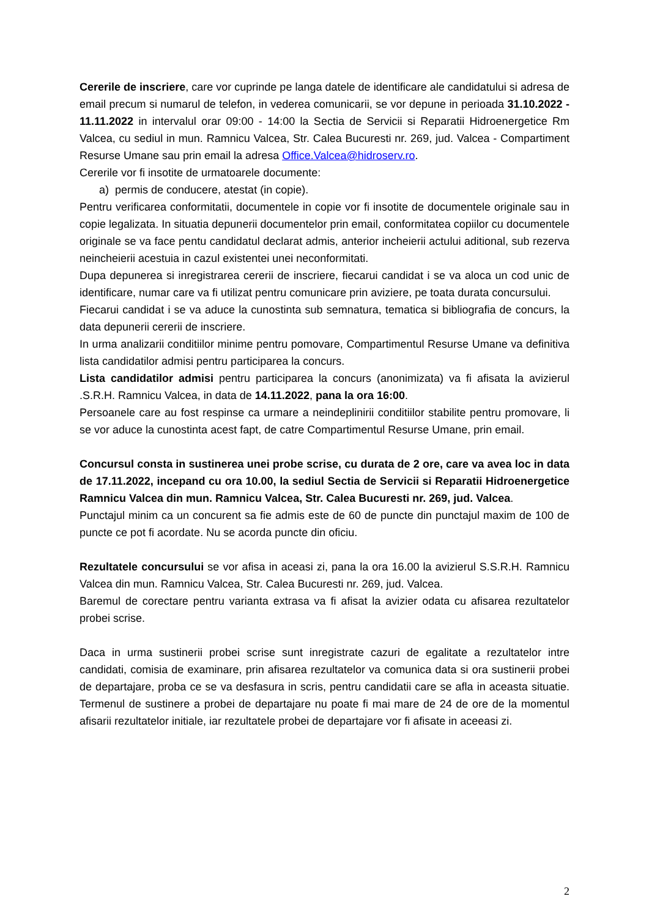Cererile de inscriere, care vor cuprinde pe langa datele de identificare ale candidatului si adresa de email precum si numarul de telefon, in vederea comunicarii, se vor depune in perioada 31.10.2022 - 11.11.2022 in intervalul orar 09:00 - 14:00 la Sectia de Servicii si Reparatii Hidroenergetice Rm Valcea, cu sediul in mun. Ramnicu Valcea, Str. Calea Bucuresti nr. 269, jud. Valcea - Compartiment Resurse Umane sau prin email la adresa Office.Valcea@hidroserv.ro.
Cererile vor fi insotite de urmatoarele documente:
a) permis de conducere, atestat (in copie).
Pentru verificarea conformitatii, documentele in copie vor fi insotite de documentele originale sau in copie legalizata. In situatia depunerii documentelor prin email, conformitatea copiilor cu documentele originale se va face pentu candidatul declarat admis, anterior incheierii actului aditional, sub rezerva neincheierii acestuia in cazul existentei unei neconformitati.
Dupa depunerea si inregistrarea cererii de inscriere, fiecarui candidat i se va aloca un cod unic de identificare, numar care va fi utilizat pentru comunicare prin aviziere, pe toata durata concursului.
Fiecarui candidat i se va aduce la cunostinta sub semnatura, tematica si bibliografia de concurs, la data depunerii cererii de inscriere.
In urma analizarii conditiilor minime pentru pomovare, Compartimentul Resurse Umane va definitiva lista candidatilor admisi pentru participarea la concurs.
Lista candidatilor admisi pentru participarea la concurs (anonimizata) va fi afisata la avizierul .S.R.H. Ramnicu Valcea, in data de 14.11.2022, pana la ora 16:00.
Persoanele care au fost respinse ca urmare a neindeplinirii conditiilor stabilite pentru promovare, li se vor aduce la cunostinta acest fapt, de catre Compartimentul Resurse Umane, prin email.
Concursul consta in sustinerea unei probe scrise, cu durata de 2 ore, care va avea loc in data de 17.11.2022, incepand cu ora 10.00, la sediul Sectia de Servicii si Reparatii Hidroenergetice Ramnicu Valcea din mun. Ramnicu Valcea, Str. Calea Bucuresti nr. 269, jud. Valcea.
Punctajul minim ca un concurent sa fie admis este de 60 de puncte din punctajul maxim de 100 de puncte ce pot fi acordate. Nu se acorda puncte din oficiu.
Rezultatele concursului se vor afisa in aceasi zi, pana la ora 16.00 la avizierul S.S.R.H. Ramnicu Valcea din mun. Ramnicu Valcea, Str. Calea Bucuresti nr. 269, jud. Valcea.
Baremul de corectare pentru varianta extrasa va fi afisat la avizier odata cu afisarea rezultatelor probei scrise.
Daca in urma sustinerii probei scrise sunt inregistrate cazuri de egalitate a rezultatelor intre candidati, comisia de examinare, prin afisarea rezultatelor va comunica data si ora sustinerii probei de departajare, proba ce se va desfasura in scris, pentru candidatii care se afla in aceasta situatie. Termenul de sustinere a probei de departajare nu poate fi mai mare de 24 de ore de la momentul afisarii rezultatelor initiale, iar rezultatele probei de departajare vor fi afisate in aceeasi zi.
2